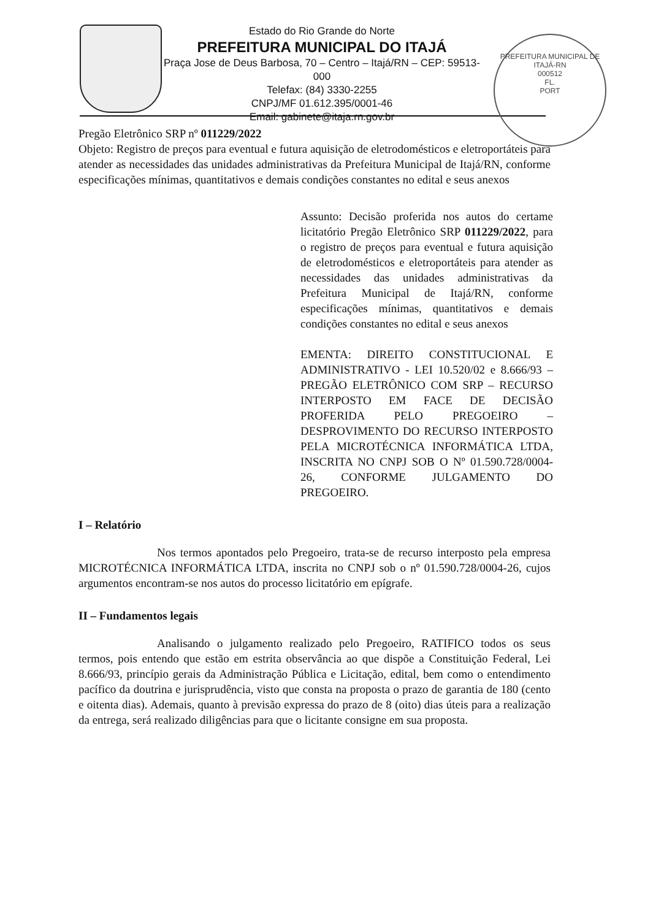Estado do Rio Grande do Norte
PREFEITURA MUNICIPAL DO ITAJÁ
Praça Jose de Deus Barbosa, 70 – Centro – Itajá/RN – CEP: 59513-000
Telefax: (84) 3330-2255
CNPJ/MF 01.612.395/0001-46
Email: gabinete@itaja.rn.gov.br
PREFEITURA MUNICIPAL DE ITAJÁ-RN
000512
FL.
PORT
Pregão Eletrônico SRP nº 011229/2022
Objeto: Registro de preços para eventual e futura aquisição de eletrodomésticos e eletroportáteis para atender as necessidades das unidades administrativas da Prefeitura Municipal de Itajá/RN, conforme especificações mínimas, quantitativos e demais condições constantes no edital e seus anexos
Assunto: Decisão proferida nos autos do certame licitatório Pregão Eletrônico SRP 011229/2022, para o registro de preços para eventual e futura aquisição de eletrodomésticos e eletroportáteis para atender as necessidades das unidades administrativas da Prefeitura Municipal de Itajá/RN, conforme especificações mínimas, quantitativos e demais condições constantes no edital e seus anexos
EMENTA: DIREITO CONSTITUCIONAL E ADMINISTRATIVO - LEI 10.520/02 e 8.666/93 – PREGÃO ELETRÔNICO COM SRP – RECURSO INTERPOSTO EM FACE DE DECISÃO PROFERIDA PELO PREGOEIRO – DESPROVIMENTO DO RECURSO INTERPOSTO PELA MICROTÉCNICA INFORMÁTICA LTDA, INSCRITA NO CNPJ SOB O Nº 01.590.728/0004-26, CONFORME JULGAMENTO DO PREGOEIRO.
I – Relatório
Nos termos apontados pelo Pregoeiro, trata-se de recurso interposto pela empresa MICROTÉCNICA INFORMÁTICA LTDA, inscrita no CNPJ sob o nº 01.590.728/0004-26, cujos argumentos encontram-se nos autos do processo licitatório em epígrafe.
II – Fundamentos legais
Analisando o julgamento realizado pelo Pregoeiro, RATIFICO todos os seus termos, pois entendo que estão em estrita observância ao que dispõe a Constituição Federal, Lei 8.666/93, princípio gerais da Administração Pública e Licitação, edital, bem como o entendimento pacífico da doutrina e jurisprudência, visto que consta na proposta o prazo de garantia de 180 (cento e oitenta dias). Ademais, quanto à previsão expressa do prazo de 8 (oito) dias úteis para a realização da entrega, será realizado diligências para que o licitante consigne em sua proposta.